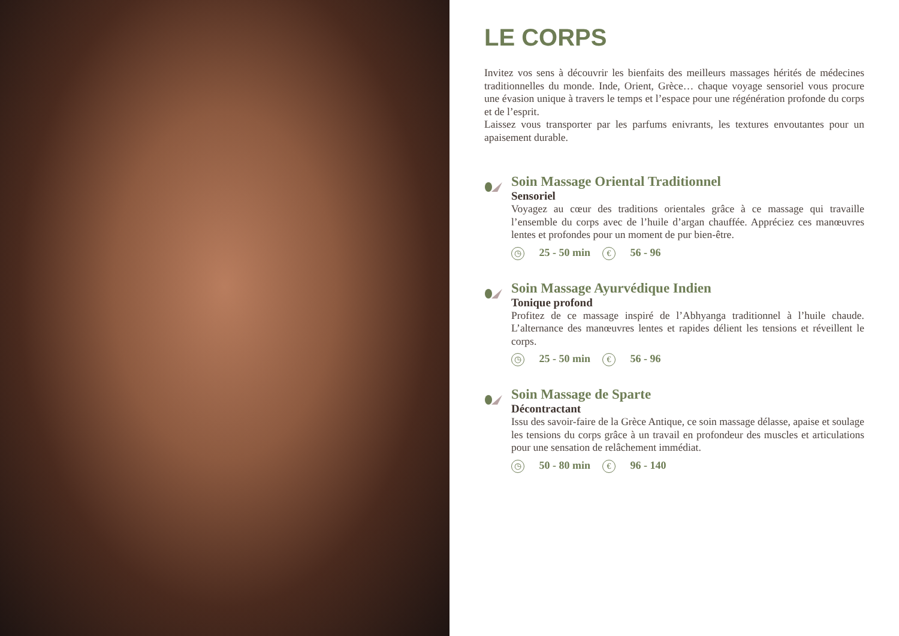LE CORPS
Invitez vos sens à découvrir les bienfaits des meilleurs massages hérités de médecines traditionnelles du monde. Inde, Orient, Grèce… chaque voyage sensoriel vous procure une évasion unique à travers le temps et l’espace pour une régénération profonde du corps et de l’esprit.
Laissez vous transporter par les parfums enivrants, les textures envoutantes pour un apaisement durable.
Soin Massage Oriental Traditionnel
Sensoriel
Voyagez au cœur des traditions orientales grâce à ce massage qui travaille l’ensemble du corps avec de l’huile d’argan chauffée. Appréciez ces manœuvres lentes et profondes pour un moment de pur bien-être.
◷ 25 - 50 min € 56 - 96
Soin Massage Ayurvédique Indien
Tonique profond
Profitez de ce massage inspiré de l’Abhyanga traditionnel à l’huile chaude. L’alternance des manœuvres lentes et rapides délient les tensions et réveillent le corps.
◷ 25 - 50 min € 56 - 96
Soin Massage de Sparte
Décontractant
Issu des savoir-faire de la Grèce Antique, ce soin massage délasse, apaise et soulage les tensions du corps grâce à un travail en profondeur des muscles et articulations pour une sensation de relâchement immédiat.
◷ 50 - 80 min € 96 - 140